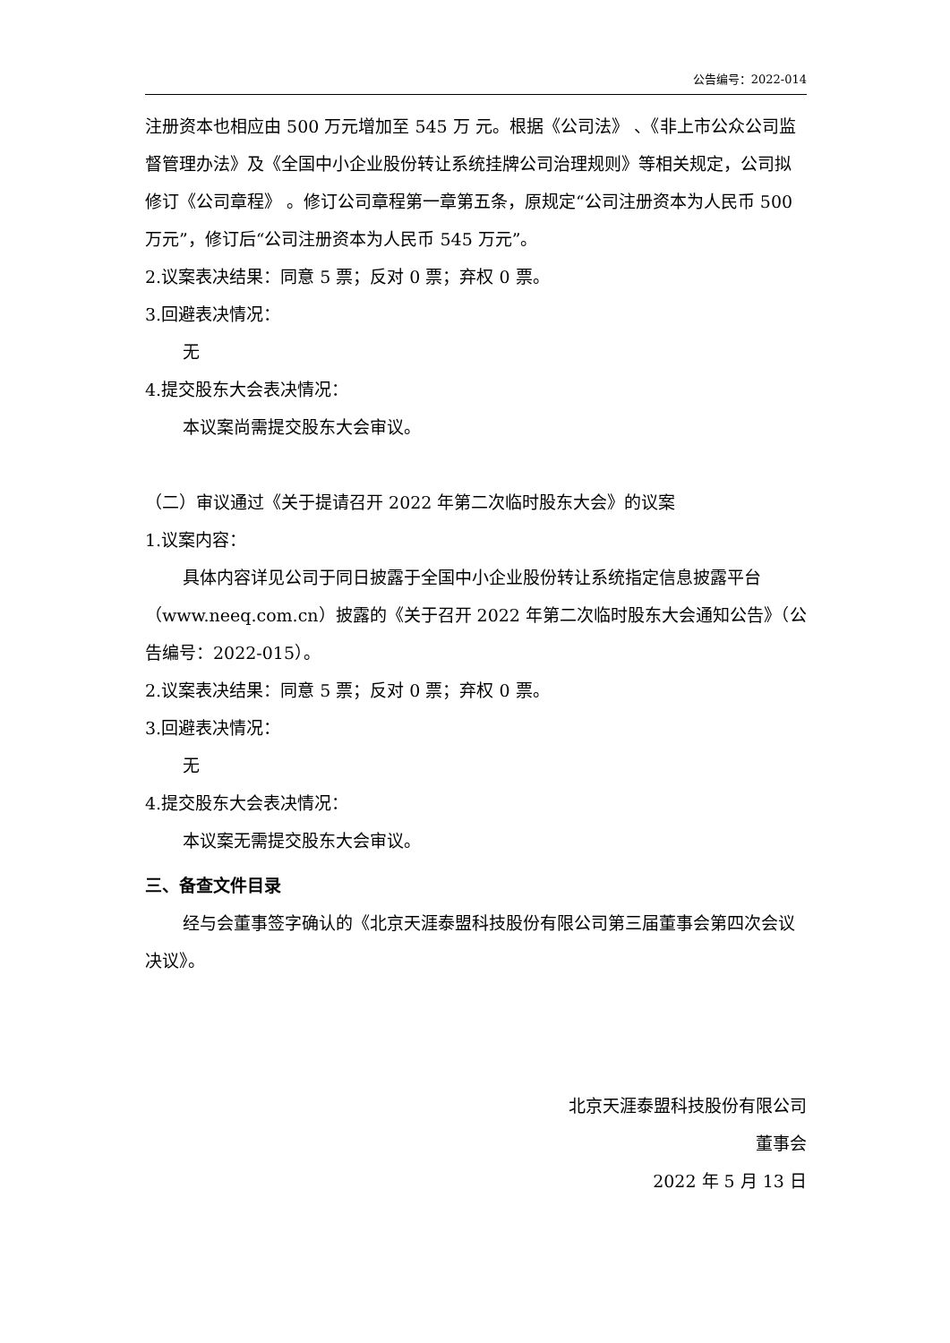公告编号：2022-014
注册资本也相应由 500 万元增加至 545 万 元。根据《公司法》 、《非上市公众公司监督管理办法》及《全国中小企业股份转让系统挂牌公司治理规则》等相关规定，公司拟修订《公司章程》 。修订公司章程第一章第五条，原规定“公司注册资本为人民币 500 万元”，修订后“公司注册资本为人民币 545 万元”。
2.议案表决结果：同意 5 票；反对 0 票；弃权 0 票。
3.回避表决情况：
无
4.提交股东大会表决情况：
本议案尚需提交股东大会审议。
（二）审议通过《关于提请召开 2022 年第二次临时股东大会》的议案
1.议案内容：
具体内容详见公司于同日披露于全国中小企业股份转让系统指定信息披露平台（www.neeq.com.cn）披露的《关于召开 2022 年第二次临时股东大会通知公告》（公告编号：2022-015）。
2.议案表决结果：同意 5 票；反对 0 票；弃权 0 票。
3.回避表决情况：
无
4.提交股东大会表决情况：
本议案无需提交股东大会审议。
三、备查文件目录
经与会董事签字确认的《北京天涯泰盟科技股份有限公司第三届董事会第四次会议决议》。
北京天涯泰盟科技股份有限公司
董事会
2022 年 5 月 13 日